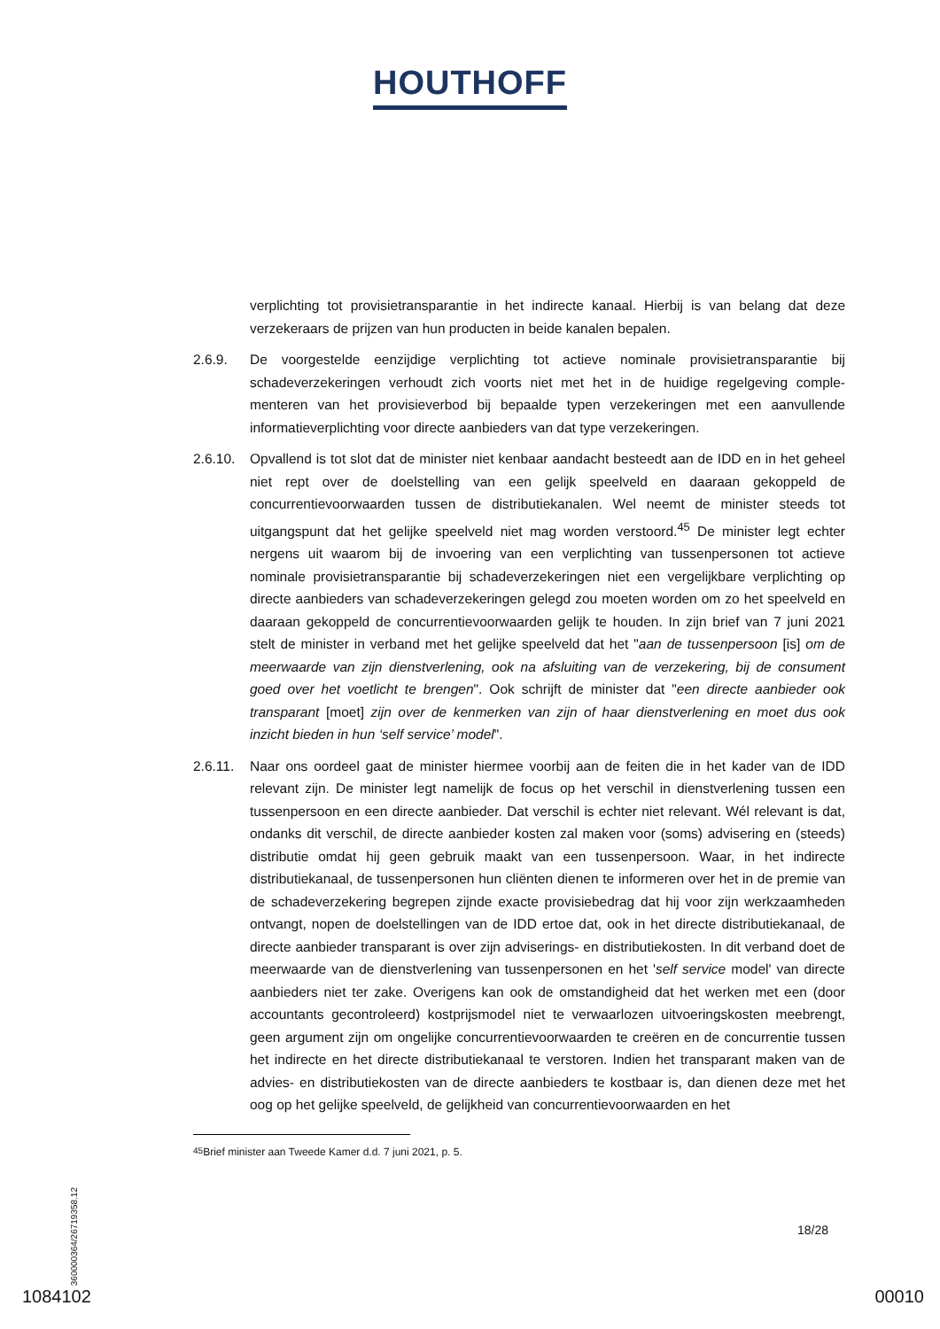HOUTHOFF
verplichting tot provisietransparantie in het indirecte kanaal. Hierbij is van belang dat deze verzekeraars de prijzen van hun producten in beide kanalen bepalen.
2.6.9. De voorgestelde eenzijdige verplichting tot actieve nominale provisietransparantie bij schadeverzekeringen verhoudt zich voorts niet met het in de huidige regelgeving comple­menteren van het provisieverbod bij bepaalde typen verzekeringen met een aanvullende informatieverplichting voor directe aanbieders van dat type verzekeringen.
2.6.10.
Opvallend is tot slot dat de minister niet kenbaar aandacht besteedt aan de IDD en in het geheel niet rept over de doelstelling van een gelijk speelveld en daaraan gekoppeld de concurrentievoorwaarden tussen de distributiekanalen. Wel neemt de minister steeds tot uitgangspunt dat het gelijke speelveld niet mag worden verstoord.<sup>45</sup> De minister legt echter nergens uit waarom bij de invoering van een verplichting van tussenpersonen tot actieve nominale provisietransparantie bij schadeverzekeringen niet een vergelijkbare verplichting op directe aanbieders van schadeverzekeringen gelegd zou moeten worden om zo het speelveld en daaraan gekoppeld de concurrentievoorwaarden gelijk te houden. In zijn brief van 7 juni 2021 stelt de minister in verband met het gelijke speelveld dat het "aan de tus­senpersoon [is] om de meerwaarde van zijn dienstverlening, ook na afsluiting van de ver­zekering, bij de consument goed over het voetlicht te brengen". Ook schrijft de minister dat "een directe aanbieder ook transparant [moet] zijn over de kenmerken van zijn of haar dienstverlening en moet dus ook inzicht bieden in hun ‘self service’ model".
2.6.11.
Naar ons oordeel gaat de minister hiermee voorbij aan de feiten die in het kader van de IDD relevant zijn. De minister legt namelijk de focus op het verschil in dienstverlening tus­sen een tussenpersoon en een directe aanbieder. Dat verschil is echter niet relevant. Wél relevant is dat, ondanks dit verschil, de directe aanbieder kosten zal maken voor (soms) advisering en (steeds) distributie omdat hij geen gebruik maakt van een tussenpersoon. Waar, in het indirecte distributiekanaal, de tussenpersonen hun cliënten dienen te infor­meren over het in de premie van de schadeverzekering begrepen zijnde exacte provisie­bedrag dat hij voor zijn werkzaamheden ontvangt, nopen de doelstellingen van de IDD ertoe dat, ook in het directe distributiekanaal, de directe aanbieder transparant is over zijn adviserings- en distributiekosten. In dit verband doet de meerwaarde van de dienstverle­ning van tussenpersonen en het 'self service model' van directe aanbieders niet ter zake. Overigens kan ook de omstandigheid dat het werken met een (door accountants gecon­troleerd) kostprijsmodel niet te verwaarlozen uitvoeringskosten meebrengt, geen argu­ment zijn om ongelijke concurrentievoorwaarden te creëren en de concurrentie tussen het indirecte en het directe distributiekanaal te verstoren. Indien het transparant maken van de advies- en distributiekosten van de directe aanbieders te kostbaar is, dan dienen deze met het oog op het gelijke speelveld, de gelijkheid van concurrentievoorwaarden en het
<sup>45</sup> Brief minister aan Tweede Kamer d.d. 7 juni 2021, p. 5.
360000364/26719358.12
18/28
1084102 00010